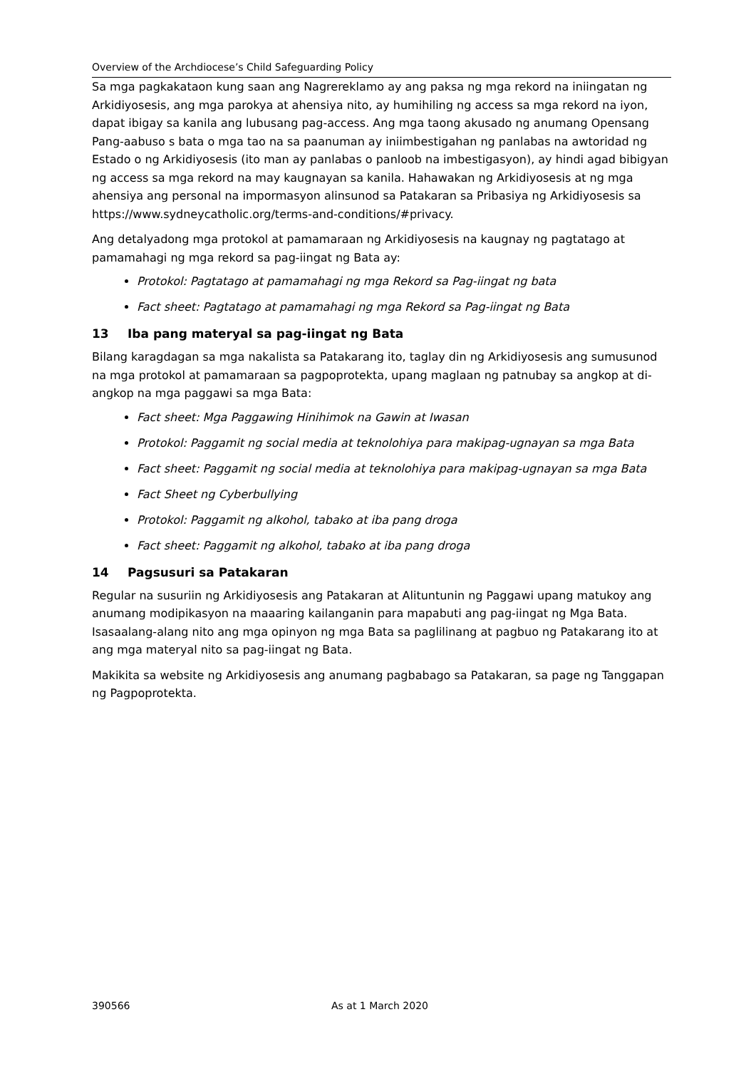Overview of the Archdiocese’s Child Safeguarding Policy
Sa mga pagkakataon kung saan ang Nagrereklamo ay ang paksa ng mga rekord na iniingatan ng Arkidiyosesis, ang mga parokya at ahensiya nito, ay humihiling ng access sa mga rekord na iyon, dapat ibigay sa kanila ang lubusang pag-access. Ang mga taong akusado ng anumang Opensang Pang-aabuso s bata o mga tao na sa paanuman ay iniimbestigahan ng panlabas na awtoridad ng Estado o ng Arkidiyosesis (ito man ay panlabas o panloob na imbestigasyon), ay hindi agad bibigyan ng access sa mga rekord na may kaugnayan sa kanila. Hahawakan ng Arkidiyosesis at ng mga ahensiya ang personal na impormasyon alinsunod sa Patakaran sa Pribasiya ng Arkidiyosesis sa https://www.sydneycatholic.org/terms-and-conditions/#privacy.
Ang detalyadong mga protokol at pamamaraan ng Arkidiyosesis na kaugnay ng pagtatago at pamamahagi ng mga rekord sa pag-iingat ng Bata ay:
Protokol: Pagtatago at pamamahagi ng mga Rekord sa Pag-iingat ng bata
Fact sheet: Pagtatago at pamamahagi ng mga Rekord sa Pag-iingat ng Bata
13 Iba pang materyal sa pag-iingat ng Bata
Bilang karagdagan sa mga nakalista sa Patakarang ito, taglay din ng Arkidiyosesis ang sumusunod na mga protokol at pamamaraan sa pagpoprotekta, upang maglaan ng patnubay sa angkop at di-angkop na mga paggawi sa mga Bata:
Fact sheet: Mga Paggawing Hinihimok na Gawin at Iwasan
Protokol: Paggamit ng social media at teknolohiya para makipag-ugnayan sa mga Bata
Fact sheet: Paggamit ng social media at teknolohiya para makipag-ugnayan sa mga Bata
Fact Sheet ng Cyberbullying
Protokol: Paggamit ng alkohol, tabako at iba pang droga
Fact sheet: Paggamit ng alkohol, tabako at iba pang droga
14 Pagsusuri sa Patakaran
Regular na susuriin ng Arkidiyosesis ang Patakaran at Alituntunin ng Paggawi upang matukoy ang anumang modipikasyon na maaaring kailanganin para mapabuti ang pag-iingat ng Mga Bata. Isasaalang-alang nito ang mga opinyon ng mga Bata sa paglilinang at pagbuo ng Patakarang ito at ang mga materyal nito sa pag-iingat ng Bata.
Makikita sa website ng Arkidiyosesis ang anumang pagbabago sa Patakaran, sa page ng Tanggapan ng Pagpoprotekta.
390566 As at 1 March 2020